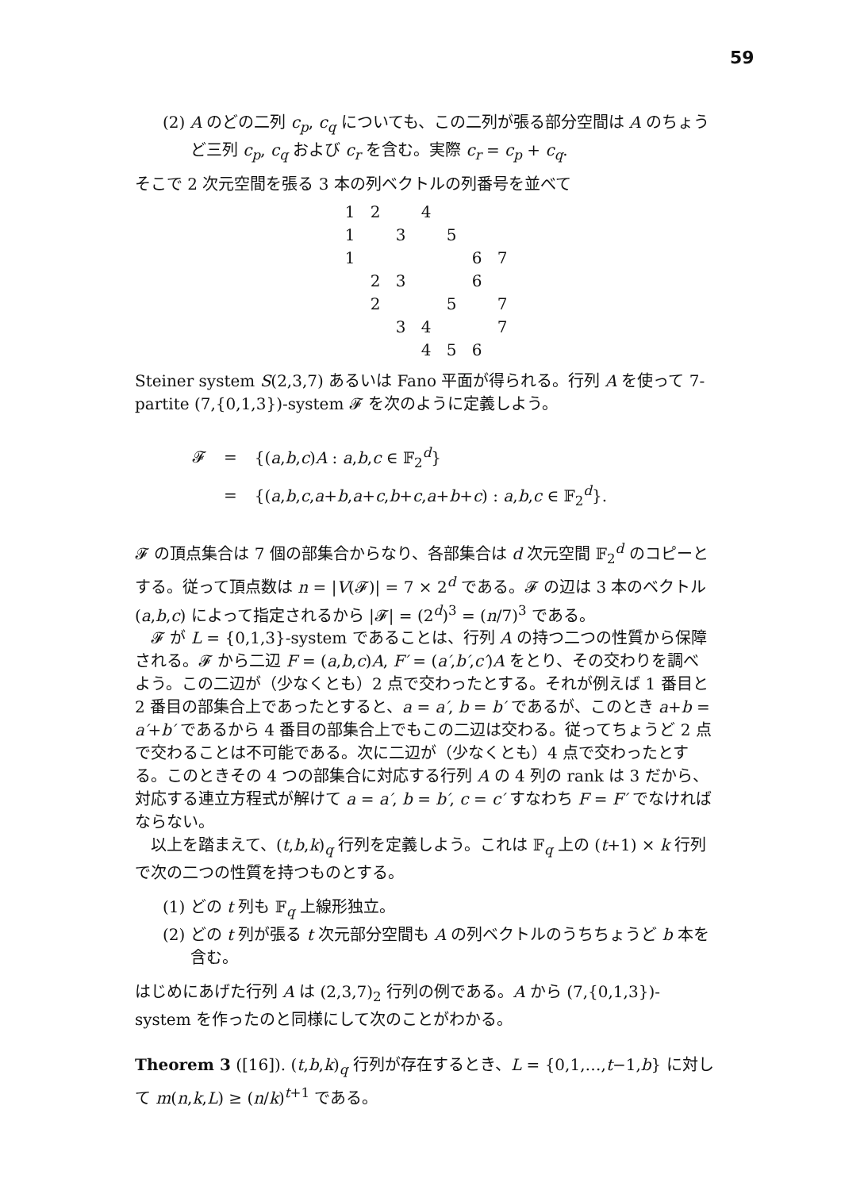59
(2) A のどの二列 c<sub>p</sub>, c<sub>q</sub> についても、この二列が張る部分空間は A のちょうど三列 c<sub>p</sub>, c<sub>q</sub> および c<sub>r</sub> を含む。実際 c<sub>r</sub> = c<sub>p</sub> + c<sub>q</sub>.
そこで 2 次元空間を張る 3 本の列ベクトルの列番号を並べて
| 1 | 2 | | 4 | | | |
| 1 | | 3 | | 5 | | |
| 1 | | | | | 6 | 7 |
| | 2 | 3 | | | 6 | |
| | 2 | | | 5 | | 7 |
| | | 3 | 4 | | | 7 |
| | | | 4 | 5 | 6 | |
Steiner system S(2,3,7) あるいは Fano 平面が得られる。行列 A を使って 7-partite (7,{0,1,3})-system 𝓕 を次のように定義しよう。
| 𝓕 | = | {( a , b , c ) A : a , b , c ∈ 𝔽<sub>2</sub><sup>d</sup>} |
| | = | {( a , b , c , a + b , a + c , b + c , a + b + c ) : a , b , c ∈ 𝔽<sub>2</sub><sup>d</sup>}. |
𝓕 の頂点集合は 7 個の部集合からなり、各部集合は d 次元空間 𝔽<sub>2</sub><sup>d</sup> のコピーとする。従って頂点数は n = |V(𝓕)| = 7 × 2<sup>d</sup> である。𝓕 の辺は 3 本のベクトル (a,b,c) によって指定されるから |𝓕| = (2<sup>d</sup>)<sup>3</sup> = (n/7)<sup>3</sup> である。
　𝓕 が L = {0,1,3}-system であることは、行列 A の持つ二つの性質から保障される。𝓕 から二辺 F = (a,b,c)A, F′ = (a′,b′,c′)A をとり、その交わりを調べよう。この二辺が（少なくとも）2 点で交わったとする。それが例えば 1 番目と 2 番目の部集合上であったとすると、a = a′, b = b′ であるが、このとき a+b = a′+b′ であるから 4 番目の部集合上でもこの二辺は交わる。従ってちょうど 2 点で交わることは不可能である。次に二辺が（少なくとも）4 点で交わったとする。このときその 4 つの部集合に対応する行列 A の 4 列の rank は 3 だから、対応する連立方程式が解けて a = a′, b = b′, c = c′ すなわち F = F′ でなければならない。
　以上を踏まえて、(t,b,k)<sub>q</sub> 行列を定義しよう。これは 𝔽<sub>q</sub> 上の (t+1) × k 行列で次の二つの性質を持つものとする。
(1) どの t 列も 𝔽<sub>q</sub> 上線形独立。
(2) どの t 列が張る t 次元部分空間も A の列ベクトルのうちちょうど b 本を含む。
はじめにあげた行列 A は (2,3,7)<sub>2</sub> 行列の例である。A から (7,{0,1,3})-system を作ったのと同様にして次のことがわかる。
Theorem 3 ([16]). (t,b,k)<sub>q</sub> 行列が存在するとき、L = {0,1,…,t−1,b} に対して m(n,k,L) ≥ (n/k)<sup>t+1</sup> である。